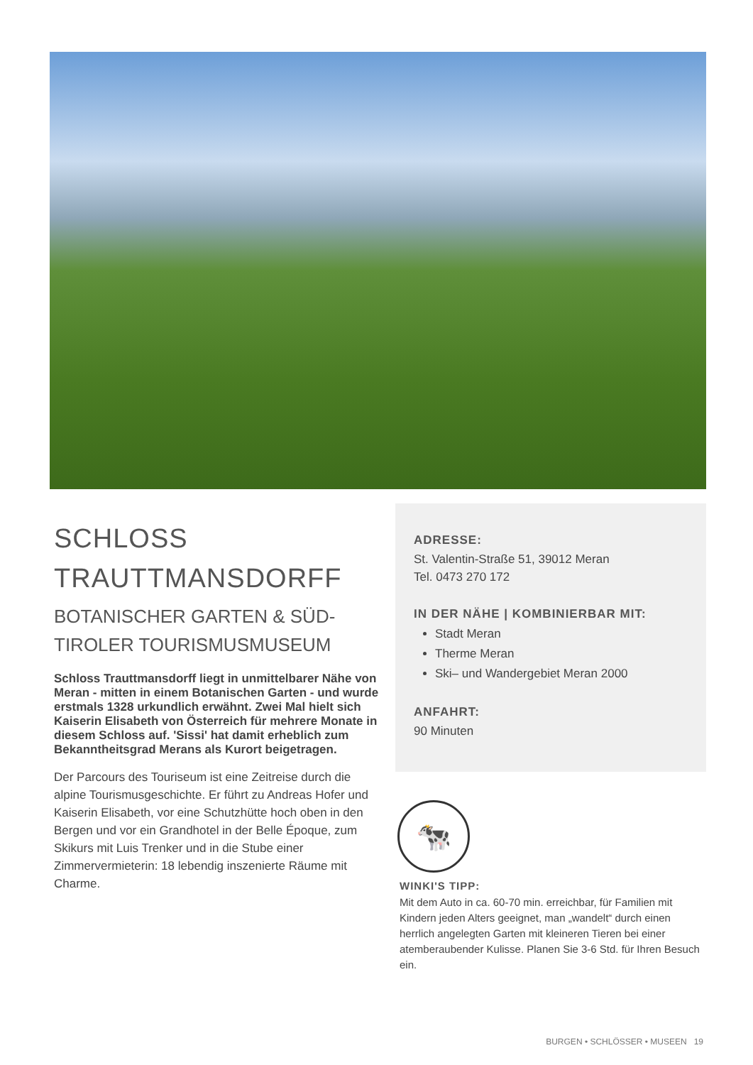SCHLOSS
TRAUTTMANSDORFF
BOTANISCHER GARTEN & SÜD-
TIROLER TOURISMUSMUSEUM
Schloss Trauttmansdorff liegt in unmittelbarer Nähe von Meran - mitten in einem Botanischen Garten - und wurde erstmals 1328 urkundlich erwähnt. Zwei Mal hielt sich Kaiserin Elisabeth von Österreich für mehrere Monate in diesem Schloss auf. 'Sissi' hat damit erheblich zum Bekanntheitsgrad Merans als Kurort beigetragen.
Der Parcours des Touriseum ist eine Zeitreise durch die alpine Tourismusgeschichte. Er führt zu Andreas Hofer und Kaiserin Elisabeth, vor eine Schutzhütte hoch oben in den Bergen und vor ein Grandhotel in der Belle Époque, zum Skikurs mit Luis Trenker und in die Stube einer Zimmervermieterin: 18 lebendig inszenierte Räume mit Charme.
ADRESSE:
St. Valentin-Straße 51, 39012 Meran
Tel. 0473 270 172
IN DER NÄHE | KOMBINIERBAR MIT:
Stadt Meran
Therme Meran
Ski– und Wandergebiet Meran 2000
ANFAHRT:
90 Minuten
🐄
WINKI'S TIPP:
Mit dem Auto in ca. 60-70 min. erreichbar, für Familien mit Kindern jeden Alters geeignet, man „wandelt“ durch einen herrlich angelegten Garten mit kleineren Tieren bei einer atemberaubender Kulisse. Planen Sie 3-6 Std. für Ihren Besuch ein.
BURGEN • SCHLÖSSER • MUSEEN 19